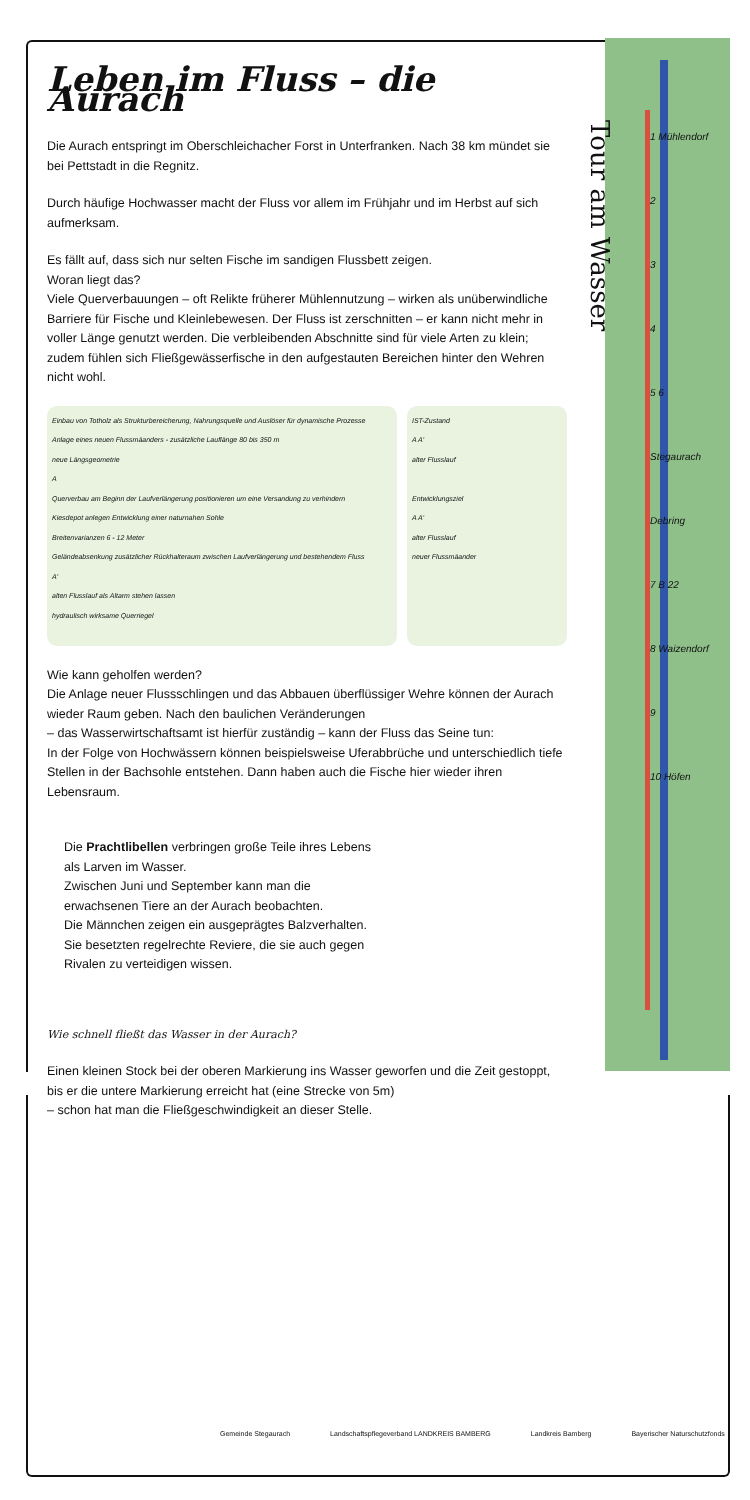Tour am Wasser
1 Mühlendorf
2
3
4
5 6
Stegaurach
Debring
7 B 22
8 Waizendorf
9
10 Höfen
Leben im Fluss – die Aurach
Die Aurach entspringt im Oberschleichacher Forst in Unterfranken. Nach 38 km mündet sie bei Pettstadt in die Regnitz.
Durch häufige Hochwasser macht der Fluss vor allem im Frühjahr und im Herbst auf sich aufmerksam.
Es fällt auf, dass sich nur selten Fische im sandigen Flussbett zeigen.
Woran liegt das?
Viele Querverbauungen – oft Relikte früherer Mühlennutzung – wirken als unüberwindliche Barriere für Fische und Kleinlebewesen. Der Fluss ist zerschnitten – er kann nicht mehr in voller Länge genutzt werden. Die verbleibenden Abschnitte sind für viele Arten zu klein; zudem fühlen sich Fließgewässerfische in den aufgestauten Bereichen hinter den Wehren nicht wohl.
Einbau von Totholz als Strukturbereicherung, Nahrungsquelle und Auslöser für dynamische Prozesse
Anlage eines neuen Flussmäanders - zusätzliche Lauflänge 80 bis 350 m
neue Längsgeometrie
A
Querverbau am Beginn der Laufverlängerung positionieren um eine Versandung zu verhindern
Kiesdepot anlegen Entwicklung einer naturnahen Sohle
Breitenvarianzen 6 - 12 Meter
Geländeabsenkung zusätzlicher Rückhalteraum zwischen Laufverlängerung und bestehendem Fluss
A'
alten Flusslauf als Altarm stehen lassen
hydraulisch wirksame Querriegel
IST-Zustand
A A'
alter Flusslauf
Entwicklungsziel
A A'
alter Flusslauf
neuer Flussmäander
Wie kann geholfen werden?
Die Anlage neuer Flussschlingen und das Abbauen überflüssiger Wehre können der Aurach wieder Raum geben. Nach den baulichen Veränderungen
– das Wasserwirtschaftsamt ist hierfür zuständig – kann der Fluss das Seine tun:
In der Folge von Hochwässern können beispielsweise Uferabbrüche und unterschiedlich tiefe Stellen in der Bachsohle entstehen. Dann haben auch die Fische hier wieder ihren Lebensraum.
Die Prachtlibellen verbringen große Teile ihres Lebens als Larven im Wasser.
Zwischen Juni und September kann man die erwachsenen Tiere an der Aurach beobachten.
Die Männchen zeigen ein ausgeprägtes Balzverhalten. Sie besetzten regelrechte Reviere, die sie auch gegen Rivalen zu verteidigen wissen.
Wie schnell fließt das Wasser in der Aurach?
Einen kleinen Stock bei der oberen Markierung ins Wasser geworfen und die Zeit gestoppt, bis er die untere Markierung erreicht hat (eine Strecke von 5m)
– schon hat man die Fließgeschwindigkeit an dieser Stelle.
Gemeinde Stegaurach Landschaftspflegeverband LANDKREIS BAMBERG Landkreis Bamberg Bayerischer Naturschutzfonds